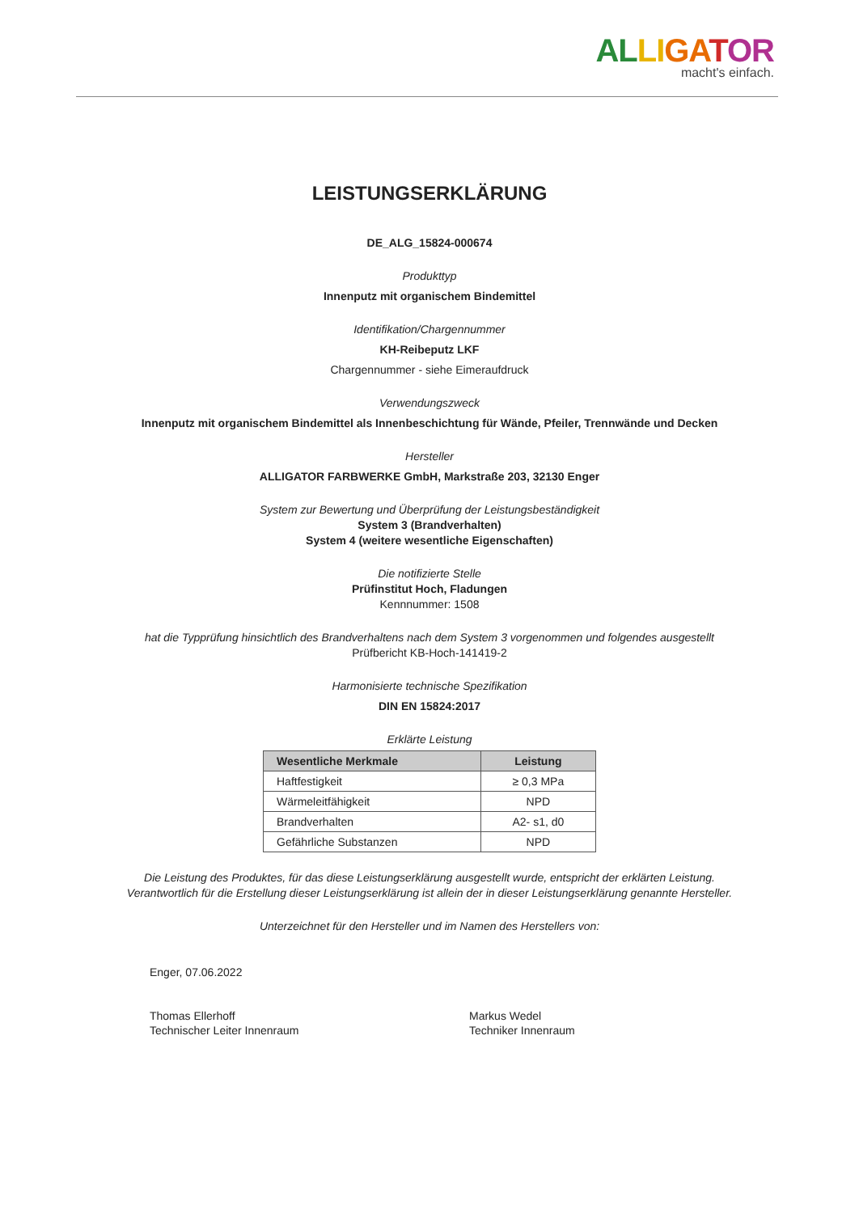AL LI GA TOR
macht's einfach.
LEISTUNGSERKLÄRUNG
DE_ALG_15824-000674
Produkttyp
Innenputz mit organischem Bindemittel
Identifikation/Chargennummer
KH-Reibeputz LKF
Chargennummer - siehe Eimeraufdruck
Verwendungszweck
Innenputz mit organischem Bindemittel als Innenbeschichtung für Wände, Pfeiler, Trennwände und Decken
Hersteller
ALLIGATOR FARBWERKE GmbH, Markstraße 203, 32130 Enger
System zur Bewertung und Überprüfung der Leistungsbeständigkeit
System 3 (Brandverhalten)
System 4 (weitere wesentliche Eigenschaften)
Die notifizierte Stelle
Prüfinstitut Hoch, Fladungen
Kennnummer: 1508
hat die Typprüfung hinsichtlich des Brandverhaltens nach dem System 3 vorgenommen und folgendes ausgestellt
Prüfbericht KB-Hoch-141419-2
Harmonisierte technische Spezifikation
DIN EN 15824:2017
Erklärte Leistung
| Wesentliche Merkmale | Leistung |
| --- | --- |
| Haftfestigkeit | ≥ 0,3 MPa |
| Wärmeleitfähigkeit | NPD |
| Brandverhalten | A2- s1, d0 |
| Gefährliche Substanzen | NPD |
Die Leistung des Produktes, für das diese Leistungserklärung ausgestellt wurde, entspricht der erklärten Leistung.
Verantwortlich für die Erstellung dieser Leistungserklärung ist allein der in dieser Leistungserklärung genannte Hersteller.
Unterzeichnet für den Hersteller und im Namen des Herstellers von:
Enger, 07.06.2022
Thomas Ellerhoff
Technischer Leiter Innenraum
Markus Wedel
Techniker Innenraum